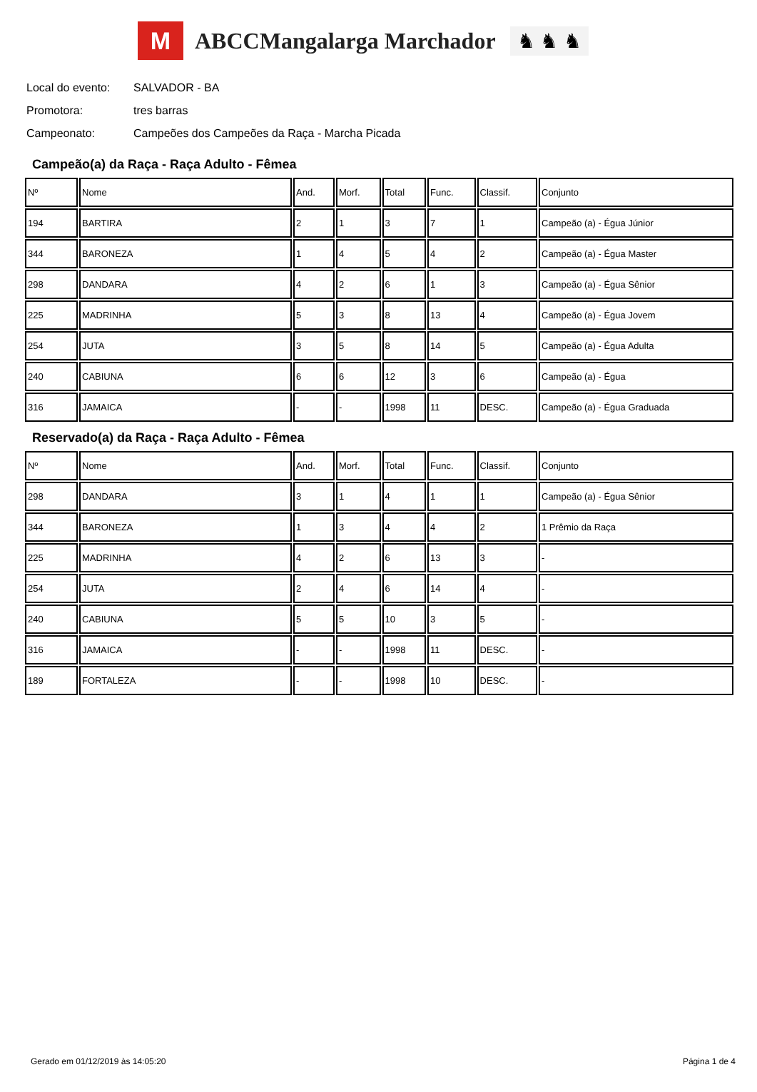M
ABCCMangalarga Marchador
♞ ♞ ♞
Local do evento: SALVADOR - BA
Promotora: tres barras
Campeonato: Campeões dos Campeões da Raça - Marcha Picada
Campeão(a) da Raça - Raça Adulto - Fêmea
| Nº | Nome | And. | Morf. | Total | Func. | Classif. | Conjunto |
| 194 | BARTIRA | 2 | 1 | 3 | 7 | 1 | Campeão (a) - Égua Júnior |
| 344 | BARONEZA | 1 | 4 | 5 | 4 | 2 | Campeão (a) - Égua Master |
| 298 | DANDARA | 4 | 2 | 6 | 1 | 3 | Campeão (a) - Égua Sênior |
| 225 | MADRINHA | 5 | 3 | 8 | 13 | 4 | Campeão (a) - Égua Jovem |
| 254 | JUTA | 3 | 5 | 8 | 14 | 5 | Campeão (a) - Égua Adulta |
| 240 | CABIUNA | 6 | 6 | 12 | 3 | 6 | Campeão (a) - Égua |
| 316 | JAMAICA | - | - | 1998 | 11 | DESC. | Campeão (a) - Égua Graduada |
Reservado(a) da Raça - Raça Adulto - Fêmea
| Nº | Nome | And. | Morf. | Total | Func. | Classif. | Conjunto |
| 298 | DANDARA | 3 | 1 | 4 | 1 | 1 | Campeão (a) - Égua Sênior |
| 344 | BARONEZA | 1 | 3 | 4 | 4 | 2 | 1 Prêmio da Raça |
| 225 | MADRINHA | 4 | 2 | 6 | 13 | 3 | - |
| 254 | JUTA | 2 | 4 | 6 | 14 | 4 | - |
| 240 | CABIUNA | 5 | 5 | 10 | 3 | 5 | - |
| 316 | JAMAICA | - | - | 1998 | 11 | DESC. | - |
| 189 | FORTALEZA | - | - | 1998 | 10 | DESC. | - |
Gerado em 01/12/2019 às 14:05:20 Página 1 de 4